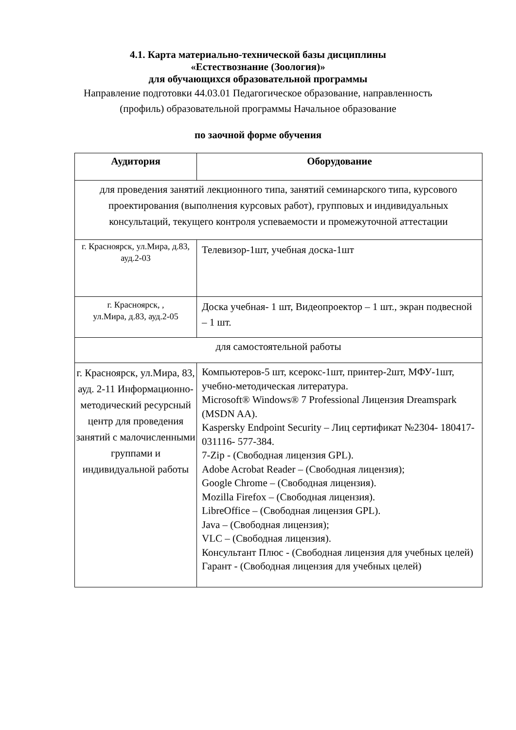4.1. Карта материально-технической базы дисциплины
«Естествознание (Зоология)»
для обучающихся образовательной программы
Направление подготовки 44.03.01 Педагогическое образование, направленность (профиль) образовательной программы Начальное образование
по заочной форме обучения
| Аудитория | Оборудование |
| --- | --- |
| для проведения занятий лекционного типа, занятий семинарского типа, курсового проектирования (выполнения курсовых работ), групповых и индивидуальных консультаций, текущего контроля успеваемости и промежуточной аттестации | |
| г. Красноярск, ул.Мира, д.83, ауд.2-03 | Телевизор-1шт, учебная доска-1шт |
| г. Красноярск, , ул.Мира, д.83, ауд.2-05 | Доска учебная- 1 шт, Видеопроектор – 1 шт., экран подвесной – 1 шт. |
| для самостоятельной работы | |
| г. Красноярск, ул.Мира, 83, ауд. 2-11 Информационно-методический ресурсный центр для проведения занятий с малочисленными группами и индивидуальной работы | Компьютеров-5 шт, ксерокс-1шт, принтер-2шт, МФУ-1шт, учебно-методическая литература. Microsoft® Windows® 7 Professional Лицензия Dreamspark (MSDN AA). Kaspersky Endpoint Security – Лиц сертификат №2304- 180417-031116- 577-384. 7-Zip - (Свободная лицензия GPL). Adobe Acrobat Reader – (Свободная лицензия); Google Chrome – (Свободная лицензия). Mozilla Firefox – (Свободная лицензия). LibreOffice – (Свободная лицензия GPL). Java – (Свободная лицензия); VLC – (Свободная лицензия). Консультант Плюс - (Свободная лицензия для учебных целей) Гарант - (Свободная лицензия для учебных целей) |